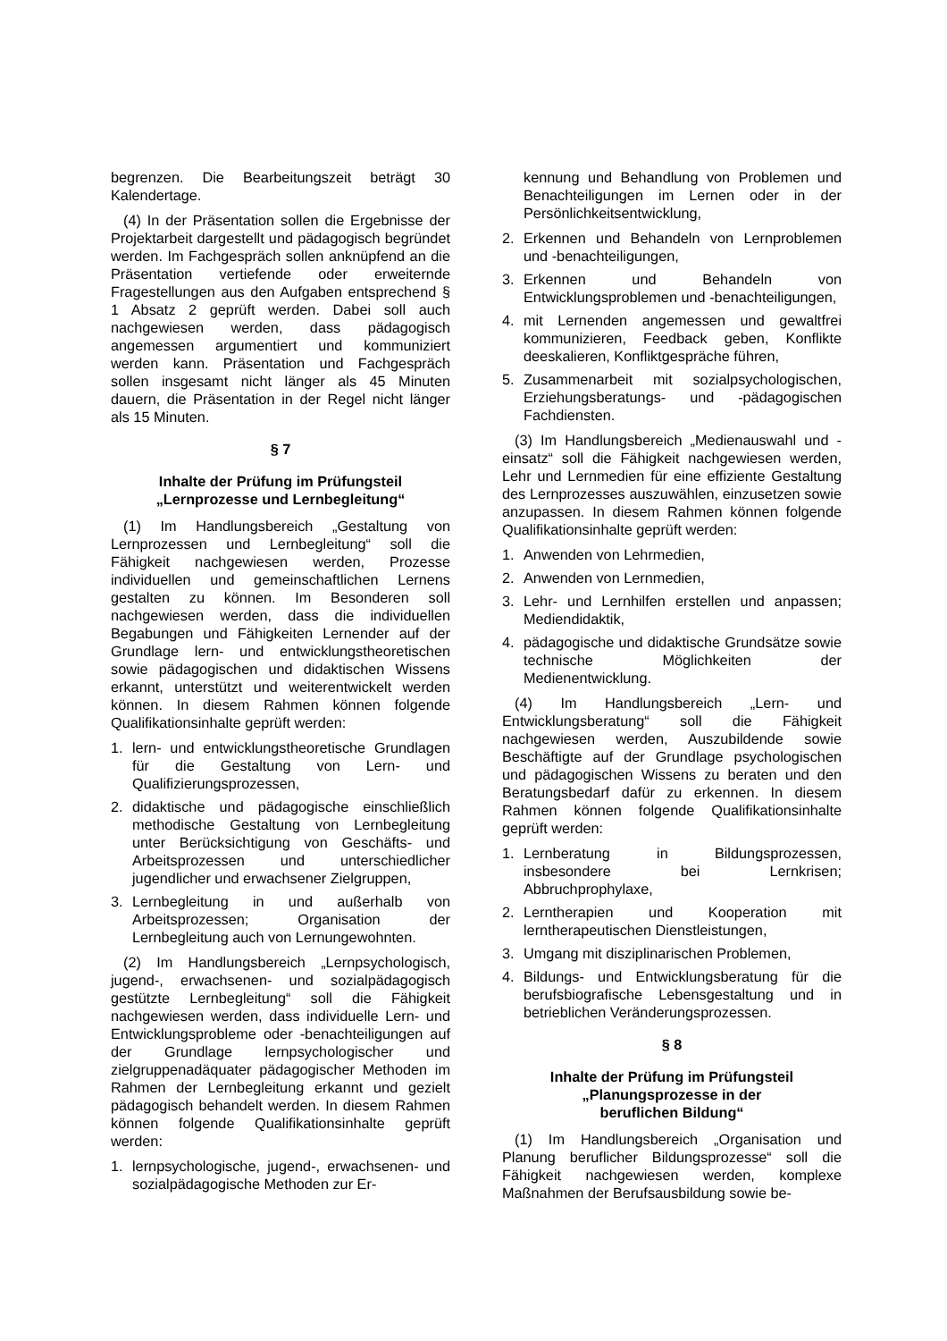begrenzen. Die Bearbeitungszeit beträgt 30 Kalendertage.
(4) In der Präsentation sollen die Ergebnisse der Projektarbeit dargestellt und pädagogisch begründet werden. Im Fachgespräch sollen anknüpfend an die Präsentation vertiefende oder erweiternde Fragestellungen aus den Aufgaben entsprechend § 1 Absatz 2 geprüft werden. Dabei soll auch nachgewiesen werden, dass pädagogisch angemessen argumentiert und kommuniziert werden kann. Präsentation und Fachgespräch sollen insgesamt nicht länger als 45 Minuten dauern, die Präsentation in der Regel nicht länger als 15 Minuten.
§ 7
Inhalte der Prüfung im Prüfungsteil „Lernprozesse und Lernbegleitung“
(1) Im Handlungsbereich „Gestaltung von Lernprozessen und Lernbegleitung“ soll die Fähigkeit nachgewiesen werden, Prozesse individuellen und gemeinschaftlichen Lernens gestalten zu können. Im Besonderen soll nachgewiesen werden, dass die individuellen Begabungen und Fähigkeiten Lernender auf der Grundlage lern- und entwicklungstheoretischen sowie pädagogischen und didaktischen Wissens erkannt, unterstützt und weiterentwickelt werden können. In diesem Rahmen können folgende Qualifikationsinhalte geprüft werden:
1. lern- und entwicklungstheoretische Grundlagen für die Gestaltung von Lern- und Qualifizierungsprozessen,
2. didaktische und pädagogische einschließlich methodische Gestaltung von Lernbegleitung unter Berücksichtigung von Geschäfts- und Arbeitsprozessen und unterschiedlicher jugendlicher und erwachsener Zielgruppen,
3. Lernbegleitung in und außerhalb von Arbeitsprozessen; Organisation der Lernbegleitung auch von Lernungewohnten.
(2) Im Handlungsbereich „Lernpsychologisch, jugend-, erwachsenen- und sozialpädagogisch gestützte Lernbegleitung“ soll die Fähigkeit nachgewiesen werden, dass individuelle Lern- und Entwicklungsprobleme oder -benachteiligungen auf der Grundlage lernpsychologischer und zielgruppenadäquater pädagogischer Methoden im Rahmen der Lernbegleitung erkannt und gezielt pädagogisch behandelt werden. In diesem Rahmen können folgende Qualifikationsinhalte geprüft werden:
1. lernpsychologische, jugend-, erwachsenen- und sozialpädagogische Methoden zur Er-
kennung und Behandlung von Problemen und Benachteiligungen im Lernen oder in der Persönlichkeitsentwicklung,
2. Erkennen und Behandeln von Lernproblemen und -benachteiligungen,
3. Erkennen und Behandeln von Entwicklungsproblemen und -benachteiligungen,
4. mit Lernenden angemessen und gewaltfrei kommunizieren, Feedback geben, Konflikte deeskalieren, Konfliktgespräche führen,
5. Zusammenarbeit mit sozialpsychologischen, Erziehungsberatungs- und -pädagogischen Fachdiensten.
(3) Im Handlungsbereich „Medienauswahl und -einsatz“ soll die Fähigkeit nachgewiesen werden, Lehr und Lernmedien für eine effiziente Gestaltung des Lernprozesses auszuwählen, einzusetzen sowie anzupassen. In diesem Rahmen können folgende Qualifikationsinhalte geprüft werden:
1. Anwenden von Lehrmedien,
2. Anwenden von Lernmedien,
3. Lehr- und Lernhilfen erstellen und anpassen; Mediendidaktik,
4. pädagogische und didaktische Grundsätze sowie technische Möglichkeiten der Medienentwicklung.
(4) Im Handlungsbereich „Lern- und Entwicklungsberatung“ soll die Fähigkeit nachgewiesen werden, Auszubildende sowie Beschäftigte auf der Grundlage psychologischen und pädagogischen Wissens zu beraten und den Beratungsbedarf dafür zu erkennen. In diesem Rahmen können folgende Qualifikationsinhalte geprüft werden:
1. Lernberatung in Bildungsprozessen, insbesondere bei Lernkrisen; Abbruchprophylaxe,
2. Lerntherapien und Kooperation mit lerntherapeutischen Dienstleistungen,
3. Umgang mit disziplinarischen Problemen,
4. Bildungs- und Entwicklungsberatung für die berufsbiografische Lebensgestaltung und in betrieblichen Veränderungsprozessen.
§ 8
Inhalte der Prüfung im Prüfungsteil „Planungsprozesse in der
beruflichen Bildung“
(1) Im Handlungsbereich „Organisation und Planung beruflicher Bildungsprozesse“ soll die Fähigkeit nachgewiesen werden, komplexe Maßnahmen der Berufsausbildung sowie be-